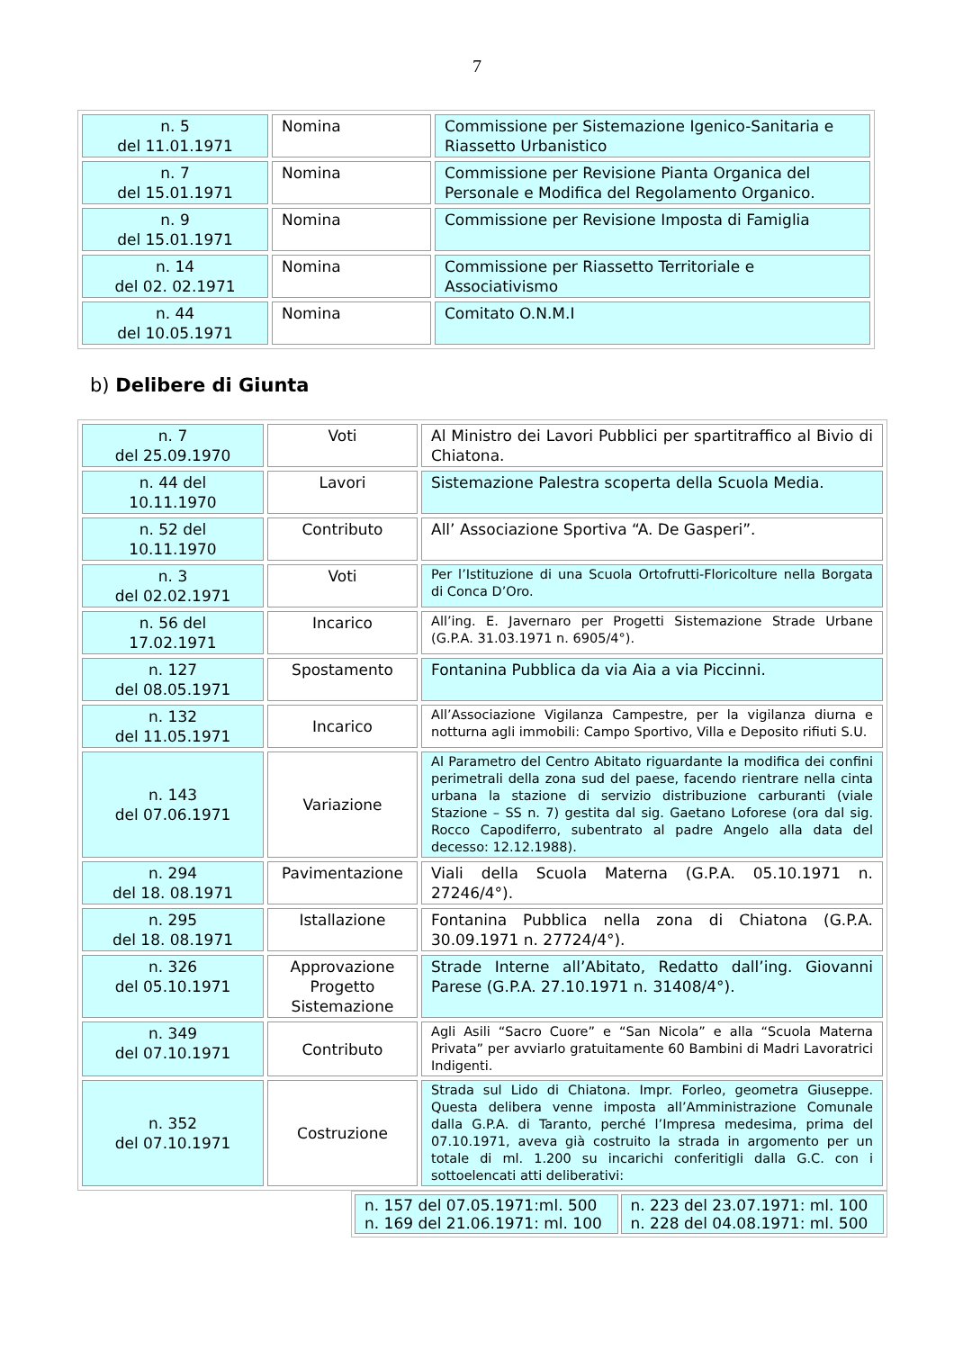7
| n. 5 del 11.01.1971 | Nomina | Commissione per Sistemazione Igenico-Sanitaria e Riassetto Urbanistico |
| n. 7 del 15.01.1971 | Nomina | Commissione per Revisione Pianta Organica del Personale e Modifica del Regolamento Organico. |
| n. 9 del 15.01.1971 | Nomina | Commissione per Revisione Imposta di Famiglia |
| n. 14 del 02. 02.1971 | Nomina | Commissione per Riassetto Territoriale e Associativismo |
| n. 44 del 10.05.1971 | Nomina | Comitato O.N.M.I |
b) Delibere di Giunta
| n. 7 del 25.09.1970 | Voti | Al Ministro dei Lavori Pubblici per spartitraffico al Bivio di Chiatona. |
| n. 44 del 10.11.1970 | Lavori | Sistemazione Palestra scoperta della Scuola Media. |
| n. 52 del 10.11.1970 | Contributo | All’ Associazione Sportiva “A. De Gasperi”. |
| n. 3 del 02.02.1971 | Voti | Per l’Istituzione di una Scuola Ortofrutti-Floricolture nella Borgata di Conca D’Oro. |
| n. 56 del 17.02.1971 | Incarico | All’ing. E. Javernaro per Progetti Sistemazione Strade Urbane (G.P.A. 31.03.1971 n. 6905/4°). |
| n. 127 del 08.05.1971 | Spostamento | Fontanina Pubblica da via Aia a via Piccinni. |
| n. 132 del 11.05.1971 | Incarico | All’Associazione Vigilanza Campestre, per la vigilanza diurna e notturna agli immobili: Campo Sportivo, Villa e Deposito rifiuti S.U. |
| n. 143 del 07.06.1971 | Variazione | Al Parametro del Centro Abitato riguardante la modifica dei confini perimetrali della zona sud del paese, facendo rientrare nella cinta urbana la stazione di servizio distribuzione carburanti (viale Stazione – SS n. 7) gestita dal sig. Gaetano Loforese (ora dal sig. Rocco Capodiferro, subentrato al padre Angelo alla data del decesso: 12.12.1988). |
| n. 294 del 18. 08.1971 | Pavimentazione | Viali della Scuola Materna (G.P.A. 05.10.1971 n. 27246/4°). |
| n. 295 del 18. 08.1971 | Istallazione | Fontanina Pubblica nella zona di Chiatona (G.P.A. 30.09.1971 n. 27724/4°). |
| n. 326 del 05.10.1971 | Approvazione Progetto Sistemazione | Strade Interne all’Abitato, Redatto dall’ing. Giovanni Parese (G.P.A. 27.10.1971 n. 31408/4°). |
| n. 349 del 07.10.1971 | Contributo | Agli Asili “Sacro Cuore” e “San Nicola” e alla “Scuola Materna Privata” per avviarlo gratuitamente 60 Bambini di Madri Lavoratrici Indigenti. |
| n. 352 del 07.10.1971 | Costruzione | Strada sul Lido di Chiatona. Impr. Forleo, geometra Giuseppe. Questa delibera venne imposta all’Amministrazione Comunale dalla G.P.A. di Taranto, perché l’Impresa medesima, prima del 07.10.1971, aveva già costruito la strada in argomento per un totale di ml. 1.200 su incarichi conferitigli dalla G.C. con i sottoelencati atti deliberativi: |
| n. 157 del 07.05.1971:ml. 500 n. 169 del 21.06.1971: ml. 100 | n. 223 del 23.07.1971: ml. 100 n. 228 del 04.08.1971: ml. 500 |